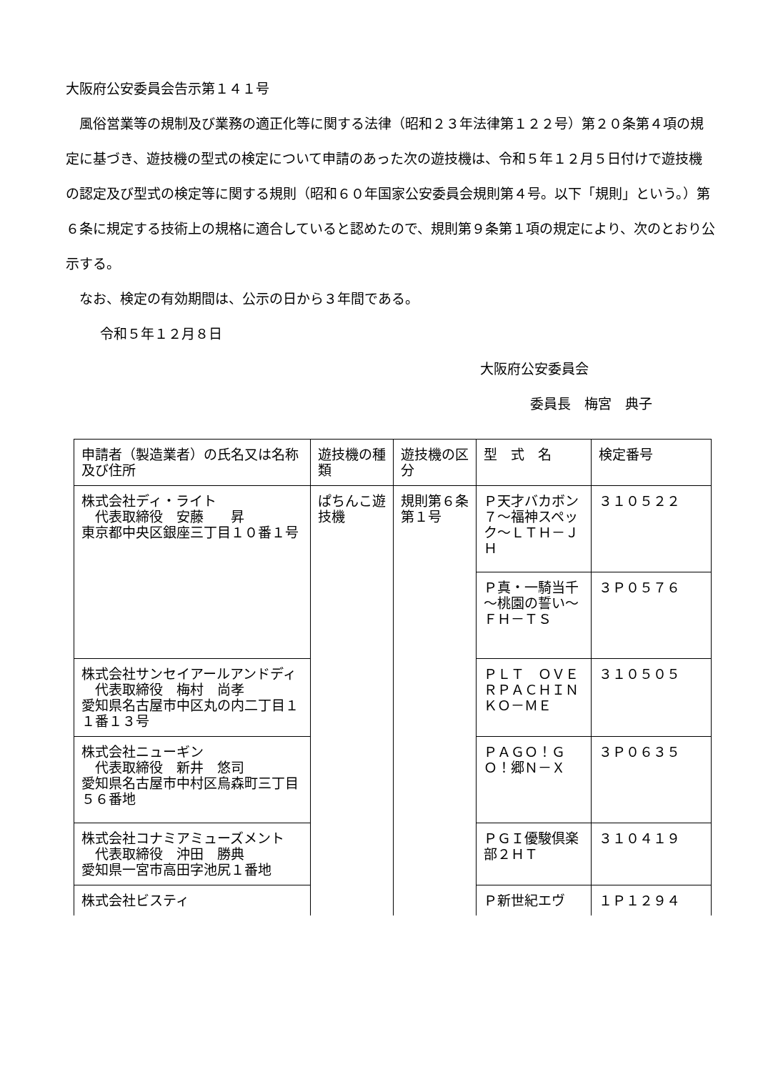大阪府公安委員会告示第１４１号
風俗営業等の規制及び業務の適正化等に関する法律（昭和２３年法律第１２２号）第２０条第４項の規定に基づき、遊技機の型式の検定について申請のあった次の遊技機は、令和５年１２月５日付けで遊技機の認定及び型式の検定等に関する規則（昭和６０年国家公安委員会規則第４号。以下「規則」という。）第６条に規定する技術上の規格に適合していると認めたので、規則第９条第１項の規定により、次のとおり公示する。
なお、検定の有効期間は、公示の日から３年間である。
令和５年１２月８日
大阪府公安委員会
委員長　梅宮　典子
| 申請者（製造業者）の氏名又は名称及び住所 | 遊技機の種類 | 遊技機の区分 | 型 式 名 | 検定番号 |
| --- | --- | --- | --- | --- |
| 株式会社ディ・ライト 代表取締役 安藤 昇 東京都中央区銀座三丁目１０番１号 | ぱちんこ遊技機 | 規則第６条第１号 | Ｐ天才バカボン７～福神スペック～ＬＴＨ－ＪＨ | ３１０５２２ |
| | | | Ｐ真・一騎当千～桃園の誓い～ＦＨ－ＴＳ | ３Ｐ０５７６ |
| 株式会社サンセイアールアンドディ 代表取締役 梅村 尚孝 愛知県名古屋市中区丸の内二丁目１１番１３号 | | | ＰＬＴ ＯＶＥＲＰＡＣＨＩＮＫＯ－ＭＥ | ３１０５０５ |
| 株式会社ニューギン 代表取締役 新井 悠司 愛知県名古屋市中村区烏森町三丁目５６番地 | | | ＰＡＧＯ！ＧＯ！郷Ｎ－Ｘ | ３Ｐ０６３５ |
| 株式会社コナミアミューズメント 代表取締役 沖田 勝典 愛知県一宮市高田字池尻１番地 | | | ＰＧＩ優駿倶楽部２ＨＴ | ３１０４１９ |
| 株式会社ビスティ | | | Ｐ新世紀エヴ | １Ｐ１２９４ |